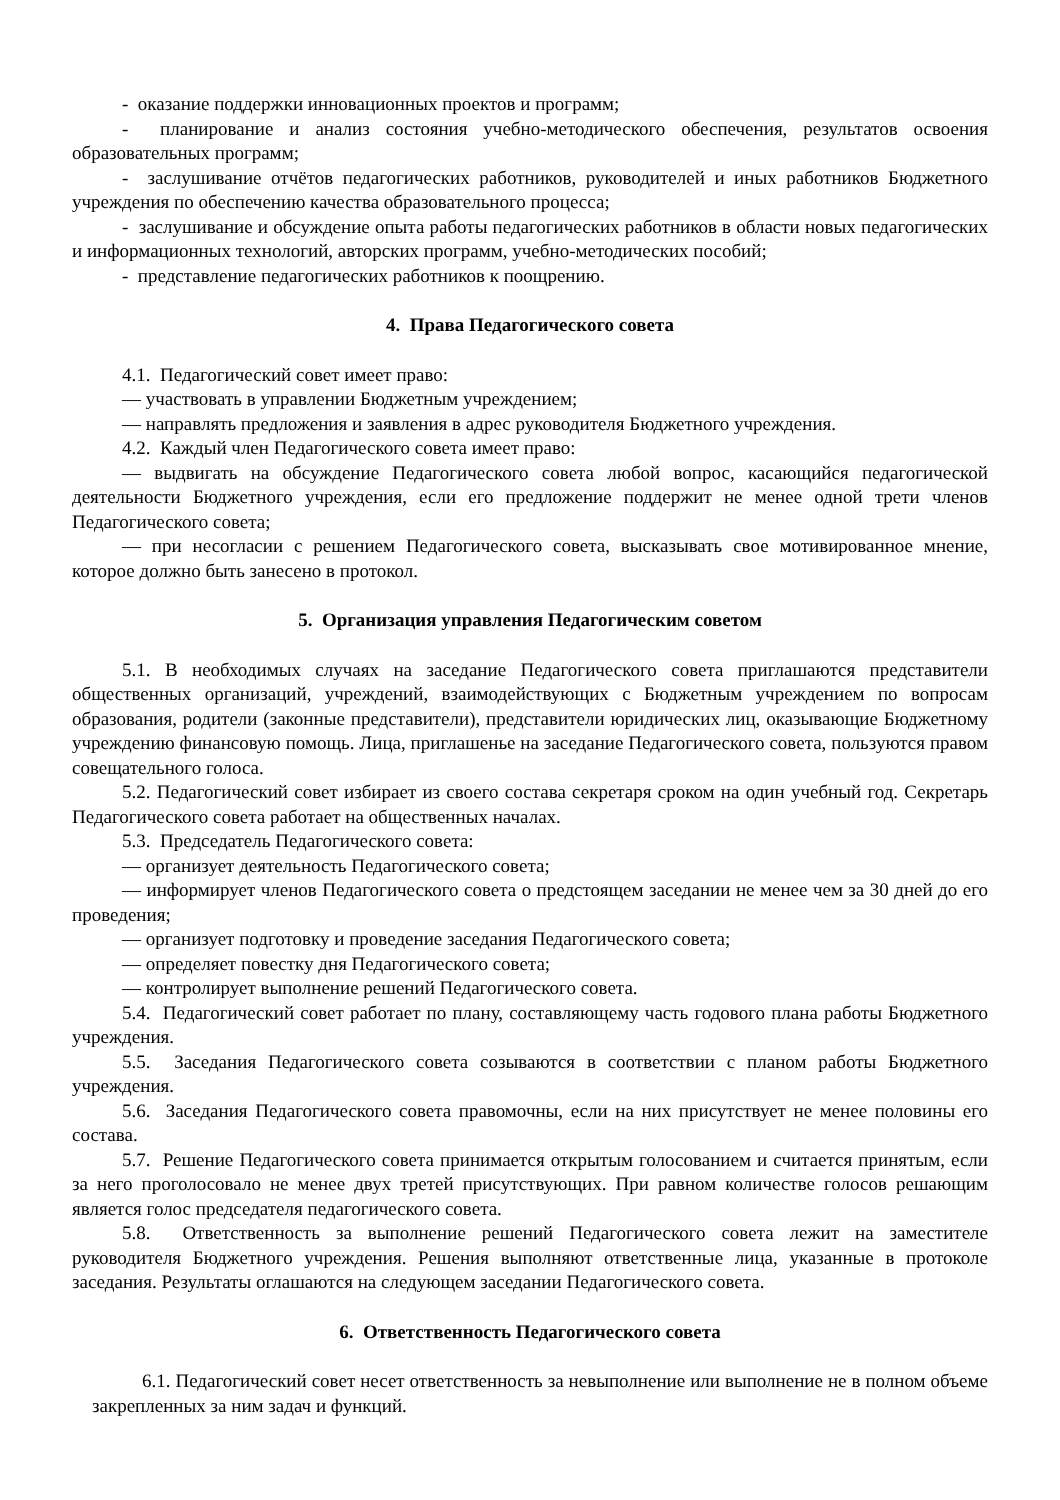- оказание поддержки инновационных проектов и программ;
- планирование и анализ состояния учебно-методического обеспечения, результатов освоения образовательных программ;
- заслушивание отчётов педагогических работников, руководителей и иных работников Бюджетного учреждения по обеспечению качества образовательного процесса;
- заслушивание и обсуждение опыта работы педагогических работников в области новых педагогических и информационных технологий, авторских программ, учебно-методических пособий;
- представление педагогических работников к поощрению.
4. Права Педагогического совета
4.1. Педагогический совет имеет право:
— участвовать в управлении Бюджетным учреждением;
— направлять предложения и заявления в адрес руководителя Бюджетного учреждения.
4.2. Каждый член Педагогического совета имеет право:
— выдвигать на обсуждение Педагогического совета любой вопрос, касающийся педагогической деятельности Бюджетного учреждения, если его предложение поддержит не менее одной трети членов Педагогического совета;
— при несогласии с решением Педагогического совета, высказывать свое мотивированное мнение, которое должно быть занесено в протокол.
5. Организация управления Педагогическим советом
5.1. В необходимых случаях на заседание Педагогического совета приглашаются представители общественных организаций, учреждений, взаимодействующих с Бюджетным учреждением по вопросам образования, родители (законные представители), представители юридических лиц, оказывающие Бюджетному учреждению финансовую помощь. Лица, приглашенье на заседание Педагогического совета, пользуются правом совещательного голоса.
5.2. Педагогический совет избирает из своего состава секретаря сроком на один учебный год. Секретарь Педагогического совета работает на общественных началах.
5.3. Председатель Педагогического совета:
— организует деятельность Педагогического совета;
— информирует членов Педагогического совета о предстоящем заседании не менее чем за 30 дней до его проведения;
— организует подготовку и проведение заседания Педагогического совета;
— определяет повестку дня Педагогического совета;
— контролирует выполнение решений Педагогического совета.
5.4. Педагогический совет работает по плану, составляющему часть годового плана работы Бюджетного учреждения.
5.5. Заседания Педагогического совета созываются в соответствии с планом работы Бюджетного учреждения.
5.6. Заседания Педагогического совета правомочны, если на них присутствует не менее половины его состава.
5.7. Решение Педагогического совета принимается открытым голосованием и считается принятым, если за него проголосовало не менее двух третей присутствующих. При равном количестве голосов решающим является голос председателя педагогического совета.
5.8. Ответственность за выполнение решений Педагогического совета лежит на заместителе руководителя Бюджетного учреждения. Решения выполняют ответственные лица, указанные в протоколе заседания. Результаты оглашаются на следующем заседании Педагогического совета.
6. Ответственность Педагогического совета
6.1. Педагогический совет несет ответственность за невыполнение или выполнение не в полном объеме закрепленных за ним задач и функций.